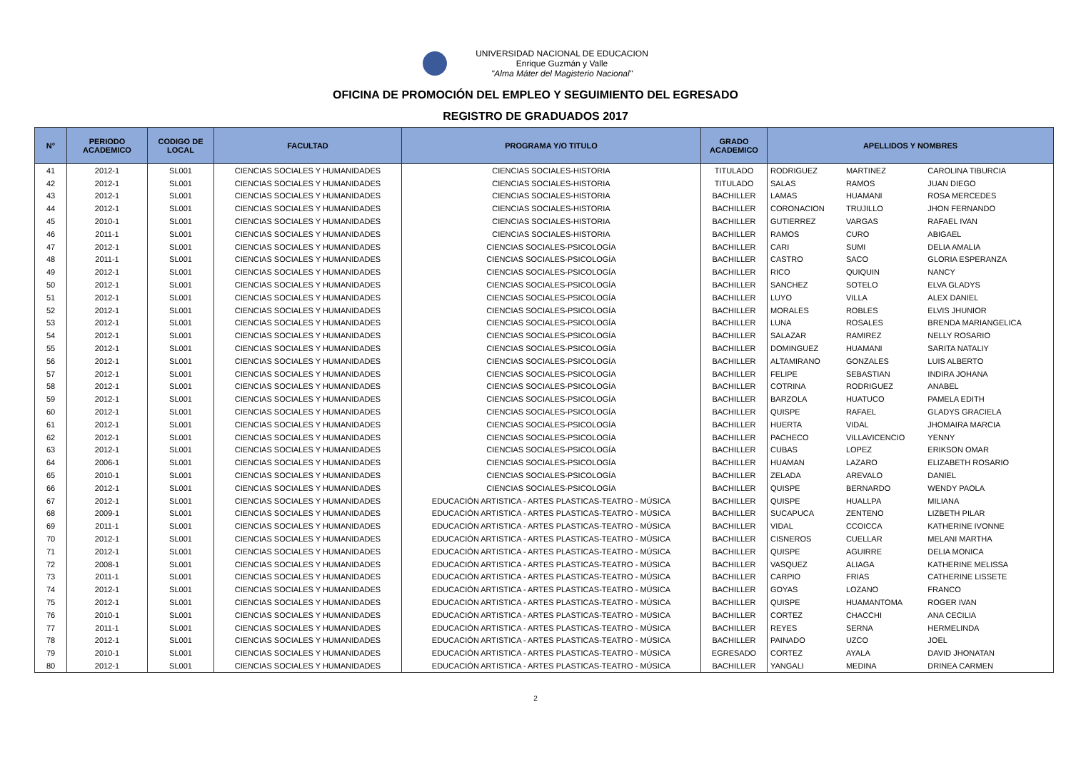UNIVERSIDAD NACIONAL DE EDUCACION
Enrique Guzmán y Valle
"Alma Máter del Magisterio Nacional"
OFICINA DE PROMOCIÓN DEL EMPLEO Y SEGUIMIENTO DEL EGRESADO
REGISTRO DE GRADUADOS 2017
| N° | PERIODO ACADEMICO | CODIGO DE LOCAL | FACULTAD | PROGRAMA Y/O TITULO | GRADO ACADEMICO | APELLIDOS Y NOMBRES | | |
| --- | --- | --- | --- | --- | --- | --- | --- | --- |
| 41 | 2012-1 | SL001 | CIENCIAS SOCIALES Y HUMANIDADES | CIENCIAS SOCIALES-HISTORIA | TITULADO | RODRIGUEZ | MARTINEZ | CAROLINA TIBURCIA |
| 42 | 2012-1 | SL001 | CIENCIAS SOCIALES Y HUMANIDADES | CIENCIAS SOCIALES-HISTORIA | TITULADO | SALAS | RAMOS | JUAN DIEGO |
| 43 | 2012-1 | SL001 | CIENCIAS SOCIALES Y HUMANIDADES | CIENCIAS SOCIALES-HISTORIA | BACHILLER | LAMAS | HUAMANI | ROSA MERCEDES |
| 44 | 2012-1 | SL001 | CIENCIAS SOCIALES Y HUMANIDADES | CIENCIAS SOCIALES-HISTORIA | BACHILLER | CORONACION | TRUJILLO | JHON FERNANDO |
| 45 | 2010-1 | SL001 | CIENCIAS SOCIALES Y HUMANIDADES | CIENCIAS SOCIALES-HISTORIA | BACHILLER | GUTIERREZ | VARGAS | RAFAEL IVAN |
| 46 | 2011-1 | SL001 | CIENCIAS SOCIALES Y HUMANIDADES | CIENCIAS SOCIALES-HISTORIA | BACHILLER | RAMOS | CURO | ABIGAEL |
| 47 | 2012-1 | SL001 | CIENCIAS SOCIALES Y HUMANIDADES | CIENCIAS SOCIALES-PSICOLOGÍA | BACHILLER | CARI | SUMI | DELIA AMALIA |
| 48 | 2011-1 | SL001 | CIENCIAS SOCIALES Y HUMANIDADES | CIENCIAS SOCIALES-PSICOLOGÍA | BACHILLER | CASTRO | SACO | GLORIA ESPERANZA |
| 49 | 2012-1 | SL001 | CIENCIAS SOCIALES Y HUMANIDADES | CIENCIAS SOCIALES-PSICOLOGÍA | BACHILLER | RICO | QUIQUIN | NANCY |
| 50 | 2012-1 | SL001 | CIENCIAS SOCIALES Y HUMANIDADES | CIENCIAS SOCIALES-PSICOLOGÍA | BACHILLER | SANCHEZ | SOTELO | ELVA GLADYS |
| 51 | 2012-1 | SL001 | CIENCIAS SOCIALES Y HUMANIDADES | CIENCIAS SOCIALES-PSICOLOGÍA | BACHILLER | LUYO | VILLA | ALEX DANIEL |
| 52 | 2012-1 | SL001 | CIENCIAS SOCIALES Y HUMANIDADES | CIENCIAS SOCIALES-PSICOLOGÍA | BACHILLER | MORALES | ROBLES | ELVIS JHUNIOR |
| 53 | 2012-1 | SL001 | CIENCIAS SOCIALES Y HUMANIDADES | CIENCIAS SOCIALES-PSICOLOGÍA | BACHILLER | LUNA | ROSALES | BRENDA MARIANGELICA |
| 54 | 2012-1 | SL001 | CIENCIAS SOCIALES Y HUMANIDADES | CIENCIAS SOCIALES-PSICOLOGÍA | BACHILLER | SALAZAR | RAMIREZ | NELLY ROSARIO |
| 55 | 2012-1 | SL001 | CIENCIAS SOCIALES Y HUMANIDADES | CIENCIAS SOCIALES-PSICOLOGÍA | BACHILLER | DOMINGUEZ | HUAMANI | SARITA NATALIY |
| 56 | 2012-1 | SL001 | CIENCIAS SOCIALES Y HUMANIDADES | CIENCIAS SOCIALES-PSICOLOGÍA | BACHILLER | ALTAMIRANO | GONZALES | LUIS ALBERTO |
| 57 | 2012-1 | SL001 | CIENCIAS SOCIALES Y HUMANIDADES | CIENCIAS SOCIALES-PSICOLOGÍA | BACHILLER | FELIPE | SEBASTIAN | INDIRA JOHANA |
| 58 | 2012-1 | SL001 | CIENCIAS SOCIALES Y HUMANIDADES | CIENCIAS SOCIALES-PSICOLOGÍA | BACHILLER | COTRINA | RODRIGUEZ | ANABEL |
| 59 | 2012-1 | SL001 | CIENCIAS SOCIALES Y HUMANIDADES | CIENCIAS SOCIALES-PSICOLOGÍA | BACHILLER | BARZOLA | HUATUCO | PAMELA EDITH |
| 60 | 2012-1 | SL001 | CIENCIAS SOCIALES Y HUMANIDADES | CIENCIAS SOCIALES-PSICOLOGÍA | BACHILLER | QUISPE | RAFAEL | GLADYS GRACIELA |
| 61 | 2012-1 | SL001 | CIENCIAS SOCIALES Y HUMANIDADES | CIENCIAS SOCIALES-PSICOLOGÍA | BACHILLER | HUERTA | VIDAL | JHOMAIRA MARCIA |
| 62 | 2012-1 | SL001 | CIENCIAS SOCIALES Y HUMANIDADES | CIENCIAS SOCIALES-PSICOLOGÍA | BACHILLER | PACHECO | VILLAVICENCIO | YENNY |
| 63 | 2012-1 | SL001 | CIENCIAS SOCIALES Y HUMANIDADES | CIENCIAS SOCIALES-PSICOLOGÍA | BACHILLER | CUBAS | LOPEZ | ERIKSON OMAR |
| 64 | 2006-1 | SL001 | CIENCIAS SOCIALES Y HUMANIDADES | CIENCIAS SOCIALES-PSICOLOGÍA | BACHILLER | HUAMAN | LAZARO | ELIZABETH ROSARIO |
| 65 | 2010-1 | SL001 | CIENCIAS SOCIALES Y HUMANIDADES | CIENCIAS SOCIALES-PSICOLOGÍA | BACHILLER | ZELADA | AREVALO | DANIEL |
| 66 | 2012-1 | SL001 | CIENCIAS SOCIALES Y HUMANIDADES | CIENCIAS SOCIALES-PSICOLOGÍA | BACHILLER | QUISPE | BERNARDO | WENDY PAOLA |
| 67 | 2012-1 | SL001 | CIENCIAS SOCIALES Y HUMANIDADES | EDUCACIÓN ARTISTICA - ARTES PLASTICAS-TEATRO - MÚSICA | BACHILLER | QUISPE | HUALLPA | MILIANA |
| 68 | 2009-1 | SL001 | CIENCIAS SOCIALES Y HUMANIDADES | EDUCACIÓN ARTISTICA - ARTES PLASTICAS-TEATRO - MÚSICA | BACHILLER | SUCAPUCA | ZENTENO | LIZBETH PILAR |
| 69 | 2011-1 | SL001 | CIENCIAS SOCIALES Y HUMANIDADES | EDUCACIÓN ARTISTICA - ARTES PLASTICAS-TEATRO - MÚSICA | BACHILLER | VIDAL | CCOICCA | KATHERINE IVONNE |
| 70 | 2012-1 | SL001 | CIENCIAS SOCIALES Y HUMANIDADES | EDUCACIÓN ARTISTICA - ARTES PLASTICAS-TEATRO - MÚSICA | BACHILLER | CISNEROS | CUELLAR | MELANI MARTHA |
| 71 | 2012-1 | SL001 | CIENCIAS SOCIALES Y HUMANIDADES | EDUCACIÓN ARTISTICA - ARTES PLASTICAS-TEATRO - MÚSICA | BACHILLER | QUISPE | AGUIRRE | DELIA MONICA |
| 72 | 2008-1 | SL001 | CIENCIAS SOCIALES Y HUMANIDADES | EDUCACIÓN ARTISTICA - ARTES PLASTICAS-TEATRO - MÚSICA | BACHILLER | VASQUEZ | ALIAGA | KATHERINE MELISSA |
| 73 | 2011-1 | SL001 | CIENCIAS SOCIALES Y HUMANIDADES | EDUCACIÓN ARTISTICA - ARTES PLASTICAS-TEATRO - MÚSICA | BACHILLER | CARPIO | FRIAS | CATHERINE LISSETE |
| 74 | 2012-1 | SL001 | CIENCIAS SOCIALES Y HUMANIDADES | EDUCACIÓN ARTISTICA - ARTES PLASTICAS-TEATRO - MÚSICA | BACHILLER | GOYAS | LOZANO | FRANCO |
| 75 | 2012-1 | SL001 | CIENCIAS SOCIALES Y HUMANIDADES | EDUCACIÓN ARTISTICA - ARTES PLASTICAS-TEATRO - MÚSICA | BACHILLER | QUISPE | HUAMANTOMA | ROGER IVAN |
| 76 | 2010-1 | SL001 | CIENCIAS SOCIALES Y HUMANIDADES | EDUCACIÓN ARTISTICA - ARTES PLASTICAS-TEATRO - MÚSICA | BACHILLER | CORTEZ | CHACCHI | ANA CECILIA |
| 77 | 2011-1 | SL001 | CIENCIAS SOCIALES Y HUMANIDADES | EDUCACIÓN ARTISTICA - ARTES PLASTICAS-TEATRO - MÚSICA | BACHILLER | REYES | SERNA | HERMELINDA |
| 78 | 2012-1 | SL001 | CIENCIAS SOCIALES Y HUMANIDADES | EDUCACIÓN ARTISTICA - ARTES PLASTICAS-TEATRO - MÚSICA | BACHILLER | PAINADO | UZCO | JOEL |
| 79 | 2010-1 | SL001 | CIENCIAS SOCIALES Y HUMANIDADES | EDUCACIÓN ARTISTICA - ARTES PLASTICAS-TEATRO - MÚSICA | EGRESADO | CORTEZ | AYALA | DAVID JHONATAN |
| 80 | 2012-1 | SL001 | CIENCIAS SOCIALES Y HUMANIDADES | EDUCACIÓN ARTISTICA - ARTES PLASTICAS-TEATRO - MÚSICA | BACHILLER | YANGALI | MEDINA | DRINEA CARMEN |
2